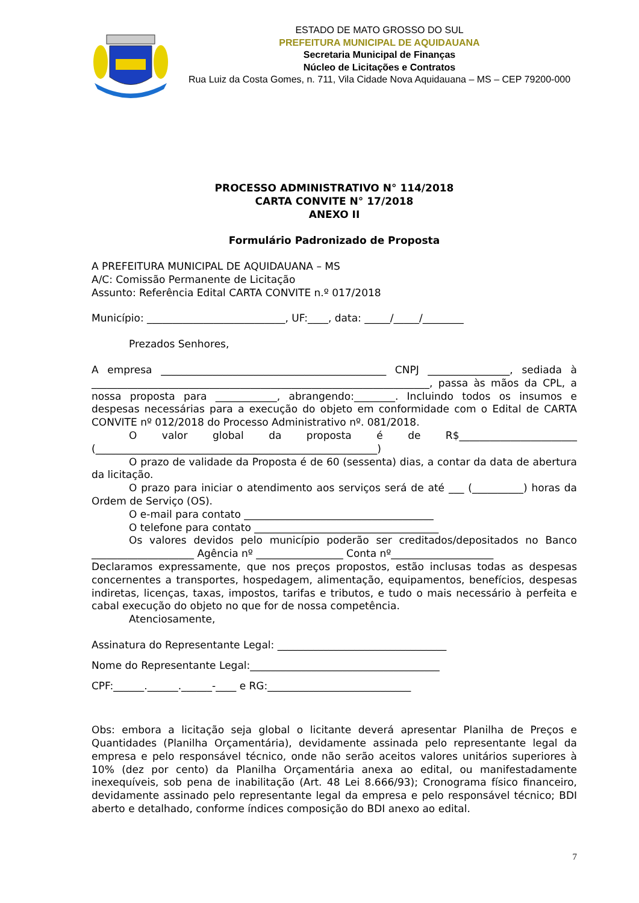ESTADO DE MATO GROSSO DO SUL
PREFEITURA MUNICIPAL DE AQUIDAUANA
Secretaria Municipal de Finanças
Núcleo de Licitações e Contratos
Rua Luiz da Costa Gomes, n. 711, Vila Cidade Nova Aquidauana – MS – CEP 79200-000
PROCESSO ADMINISTRATIVO N° 114/2018
CARTA CONVITE N° 17/2018
ANEXO II
Formulário Padronizado de Proposta
A PREFEITURA MUNICIPAL DE AQUIDAUANA – MS
A/C: Comissão Permanente de Licitação
Assunto: Referência Edital CARTA CONVITE n.º 017/2018
Município: ___________________________, UF:____, data: _____/_____/________
Prezados Senhores,
A empresa ____________________________________________ CNPJ ________________, sediada à __________________________________________________________________, passa às mãos da CPL, a nossa proposta para ____________, abrangendo:________. Incluindo todos os insumos e despesas necessárias para a execução do objeto em conformidade com o Edital de CARTA CONVITE nº 012/2018 do Processo Administrativo nº. 081/2018.
O valor global da proposta é de R$_______________________ (_______________________________________________________)
O prazo de validade da Proposta é de 60 (sessenta) dias, a contar da data de abertura da licitação.
O prazo para iniciar o atendimento aos serviços será de até ___ (__________) horas da Ordem de Serviço (OS).
O e-mail para contato _____________________________________
O telefone para contato ____________________________________
Os valores devidos pelo município poderão ser creditados/depositados no Banco ____________________ Agência nº _________________ Conta nº____________________
Declaramos expressamente, que nos preços propostos, estão inclusas todas as despesas concernentes a transportes, hospedagem, alimentação, equipamentos, benefícios, despesas indiretas, licenças, taxas, impostos, tarifas e tributos, e tudo o mais necessário à perfeita e cabal execução do objeto no que for de nossa competência.
Atenciosamente,
Assinatura do Representante Legal: _________________________________
Nome do Representante Legal:_____________________________________
CPF:______.______.______-____ e RG:____________________________
Obs: embora a licitação seja global o licitante deverá apresentar Planilha de Preços e Quantidades (Planilha Orçamentária), devidamente assinada pelo representante legal da empresa e pelo responsável técnico, onde não serão aceitos valores unitários superiores à 10% (dez por cento) da Planilha Orçamentária anexa ao edital, ou manifestadamente inexequíveis, sob pena de inabilitação (Art. 48 Lei 8.666/93); Cronograma físico financeiro, devidamente assinado pelo representante legal da empresa e pelo responsável técnico; BDI aberto e detalhado, conforme índices composição do BDI anexo ao edital.
7